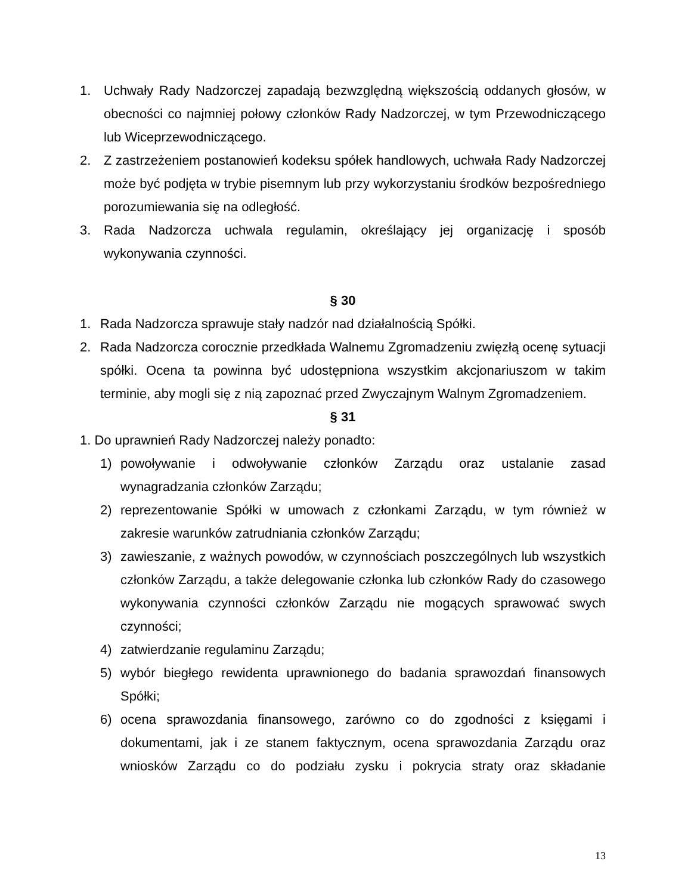1. Uchwały Rady Nadzorczej zapadają bezwzględną większością oddanych głosów, w obecności co najmniej połowy członków Rady Nadzorczej, w tym Przewodniczącego lub Wiceprzewodniczącego.
2. Z zastrzeżeniem postanowień kodeksu spółek handlowych, uchwała Rady Nadzorczej może być podjęta w trybie pisemnym lub przy wykorzystaniu środków bezpośredniego porozumiewania się na odległość.
3. Rada Nadzorcza uchwala regulamin, określający jej organizację i sposób wykonywania czynności.
§ 30
1. Rada Nadzorcza sprawuje stały nadzór nad działalnością Spółki.
2. Rada Nadzorcza corocznie przedkłada Walnemu Zgromadzeniu zwięzłą ocenę sytuacji spółki. Ocena ta powinna być udostępniona wszystkim akcjonariuszom w takim terminie, aby mogli się z nią zapoznać przed Zwyczajnym Walnym Zgromadzeniem.
§ 31
1. Do uprawnień Rady Nadzorczej należy ponadto:
1) powoływanie i odwoływanie członków Zarządu oraz ustalanie zasad wynagradzania członków Zarządu;
2) reprezentowanie Spółki w umowach z członkami Zarządu, w tym również w zakresie warunków zatrudniania członków Zarządu;
3) zawieszanie, z ważnych powodów, w czynnościach poszczególnych lub wszystkich członków Zarządu, a także delegowanie członka lub członków Rady do czasowego wykonywania czynności członków Zarządu nie mogących sprawować swych czynności;
4) zatwierdzanie regulaminu Zarządu;
5) wybór biegłego rewidenta uprawnionego do badania sprawozdań finansowych Spółki;
6) ocena sprawozdania finansowego, zarówno co do zgodności z księgami i dokumentami, jak i ze stanem faktycznym, ocena sprawozdania Zarządu oraz wniosków Zarządu co do podziału zysku i pokrycia straty oraz składanie
13